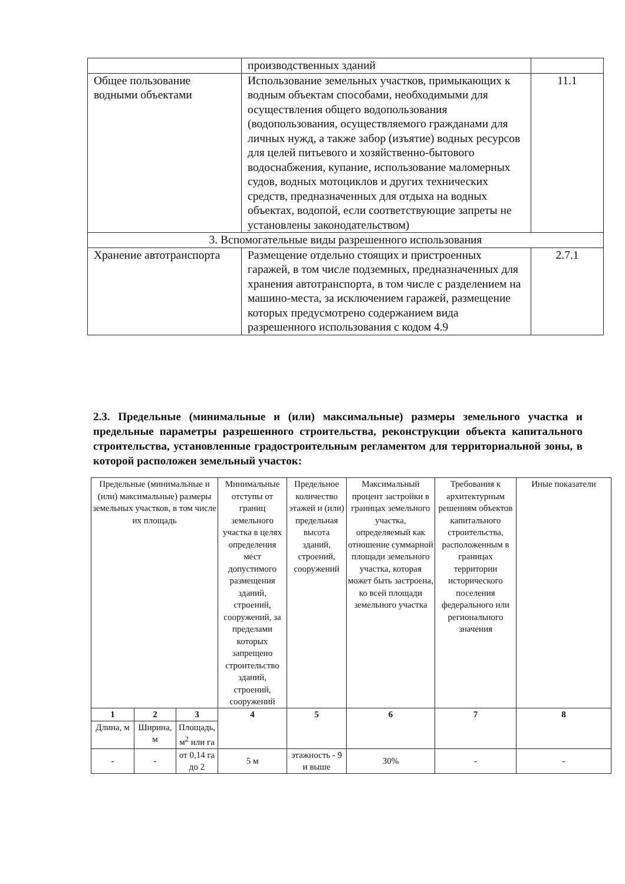| | производственных зданий | |
| Общее пользование водными объектами | Использование земельных участков, примыкающих к водным объектам способами, необходимыми для осуществления общего водопользования (водопользования, осуществляемого гражданами для личных нужд, а также забор (изъятие) водных ресурсов для целей питьевого и хозяйственно-бытового водоснабжения, купание, использование маломерных судов, водных мотоциклов и других технических средств, предназначенных для отдыха на водных объектах, водопой, если соответствующие запреты не установлены законодательством) | 11.1 |
| 3. Вспомогательные виды разрешенного использования | | |
| Хранение автотранспорта | Размещение отдельно стоящих и пристроенных гаражей, в том числе подземных, предназначенных для хранения автотранспорта, в том числе с разделением на машино-места, за исключением гаражей, размещение которых предусмотрено содержанием вида разрешенного использования с кодом 4.9 | 2.7.1 |
2.3. Предельные (минимальные и (или) максимальные) размеры земельного участка и предельные параметры разрешенного строительства, реконструкции объекта капитального строительства, установленные градостроительным регламентом для территориальной зоны, в которой расположен земельный участок:
| Предельные (минимальные и (или) максимальные) размеры земельных участков, в том числе их площадь | | | Минимальные отступы от границ земельного участка в целях определения мест допустимого размещения зданий, строений, сооружений, за пределами которых запрещено строительство зданий, строений, сооружений | Предельное количество этажей и (или) предельная высота зданий, строений, сооружений | Максимальный процент застройки в границах земельного участка, определяемый как отношение суммарной площади земельного участка, которая может быть застроена, ко всей площади земельного участка | Требования к архитектурным решениям объектов капитального строительства, расположенным в границах территории исторического поселения федерального или регионального значения | Иные показатели |
| --- | --- | --- | --- | --- | --- | --- | --- |
| 1 | 2 | 3 | 4 | 5 | 6 | 7 | 8 |
| Длина, м | Ширина, м | Площадь, м<sup>2</sup> или га | | | | | |
| - | - | от 0,14 га до 2 | 5 м | этажность - 9 и выше | 30% | - | - |